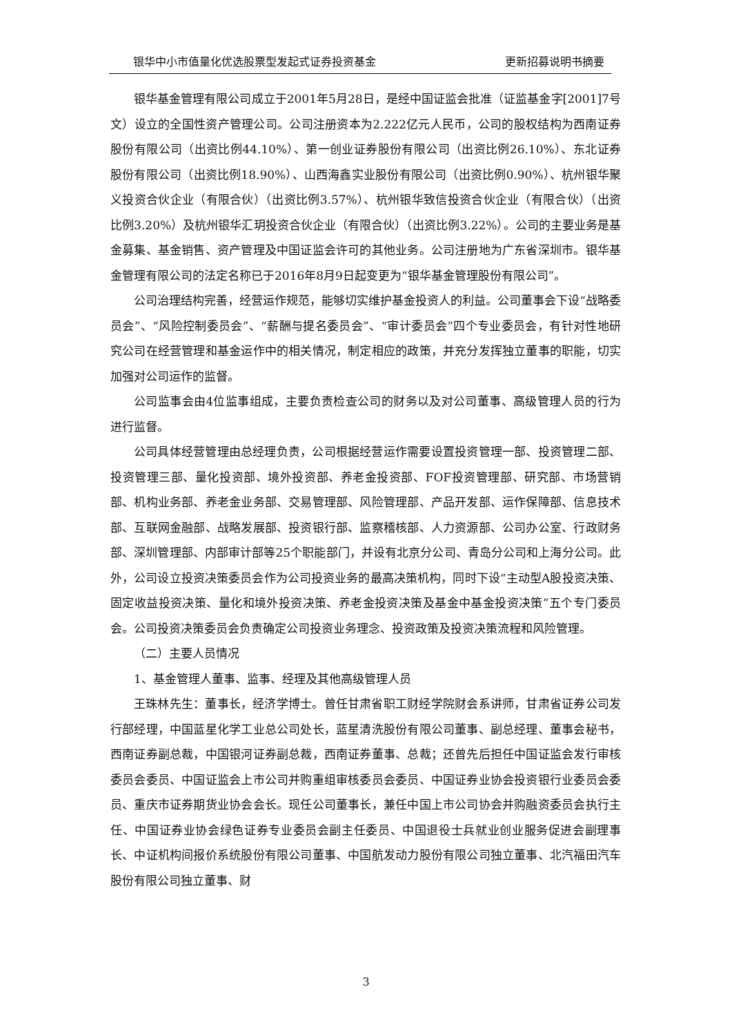银华中小市值量化优选股票型发起式证券投资基金 更新招募说明书摘要
银华基金管理有限公司成立于2001年5月28日，是经中国证监会批准（证监基金字[2001]7号文）设立的全国性资产管理公司。公司注册资本为2.222亿元人民币，公司的股权结构为西南证券股份有限公司（出资比例44.10%）、第一创业证券股份有限公司（出资比例26.10%）、东北证券股份有限公司（出资比例18.90%）、山西海鑫实业股份有限公司（出资比例0.90%）、杭州银华聚义投资合伙企业（有限合伙）（出资比例3.57%）、杭州银华致信投资合伙企业（有限合伙）（出资比例3.20%）及杭州银华汇玥投资合伙企业（有限合伙）（出资比例3.22%）。公司的主要业务是基金募集、基金销售、资产管理及中国证监会许可的其他业务。公司注册地为广东省深圳市。银华基金管理有限公司的法定名称已于2016年8月9日起变更为“银华基金管理股份有限公司”。
公司治理结构完善，经营运作规范，能够切实维护基金投资人的利益。公司董事会下设“战略委员会”、“风险控制委员会”、“薪酬与提名委员会”、“审计委员会”四个专业委员会，有针对性地研究公司在经营管理和基金运作中的相关情况，制定相应的政策，并充分发挥独立董事的职能，切实加强对公司运作的监督。
公司监事会由4位监事组成，主要负责检查公司的财务以及对公司董事、高级管理人员的行为进行监督。
公司具体经营管理由总经理负责，公司根据经营运作需要设置投资管理一部、投资管理二部、投资管理三部、量化投资部、境外投资部、养老金投资部、FOF投资管理部、研究部、市场营销部、机构业务部、养老金业务部、交易管理部、风险管理部、产品开发部、运作保障部、信息技术部、互联网金融部、战略发展部、投资银行部、监察稽核部、人力资源部、公司办公室、行政财务部、深圳管理部、内部审计部等25个职能部门，并设有北京分公司、青岛分公司和上海分公司。此外，公司设立投资决策委员会作为公司投资业务的最高决策机构，同时下设“主动型A股投资决策、固定收益投资决策、量化和境外投资决策、养老金投资决策及基金中基金投资决策”五个专门委员会。公司投资决策委员会负责确定公司投资业务理念、投资政策及投资决策流程和风险管理。
（二）主要人员情况
1、基金管理人董事、监事、经理及其他高级管理人员
王珠林先生：董事长，经济学博士。曾任甘肃省职工财经学院财会系讲师，甘肃省证券公司发行部经理，中国蓝星化学工业总公司处长，蓝星清洗股份有限公司董事、副总经理、董事会秘书，西南证券副总裁，中国银河证券副总裁，西南证券董事、总裁；还曾先后担任中国证监会发行审核委员会委员、中国证监会上市公司并购重组审核委员会委员、中国证券业协会投资银行业委员会委员、重庆市证券期货业协会会长。现任公司董事长，兼任中国上市公司协会并购融资委员会执行主任、中国证券业协会绿色证券专业委员会副主任委员、中国退役士兵就业创业服务促进会副理事长、中证机构间报价系统股份有限公司董事、中国航发动力股份有限公司独立董事、北汽福田汽车股份有限公司独立董事、财
3